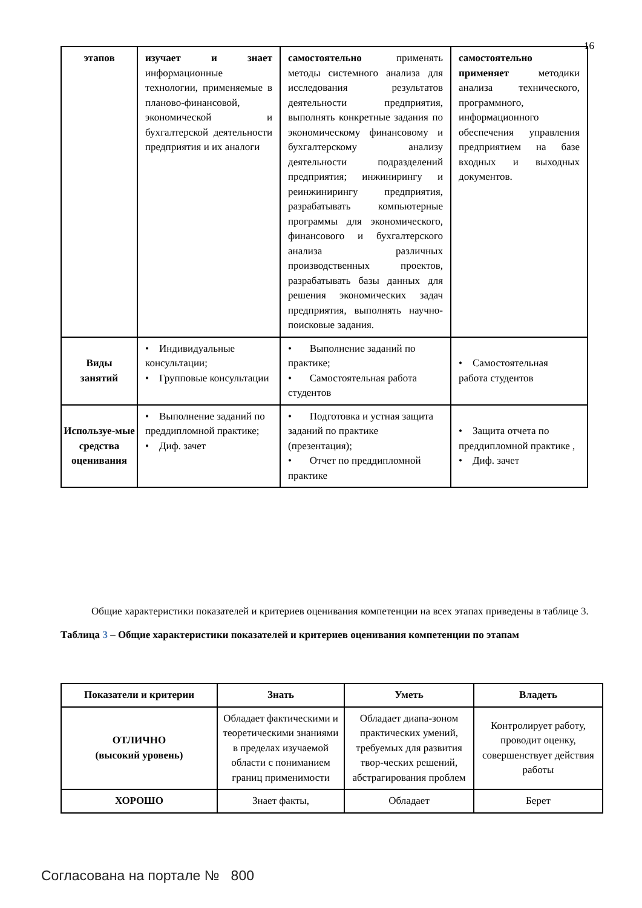16
| этапов | изучает и знает информационные технологии, применяемые в планово-финансовой, экономической и бухгалтерской деятельности предприятия и их аналоги | самостоятельно применять методы системного анализа для исследования результатов деятельности предприятия, выполнять конкретные задания по экономическому финансовому и бухгалтерскому анализу деятельности подразделений предприятия; инжинирингу и реинжинирингу предприятия, разрабатывать компьютерные программы для экономического, финансового и бухгалтерского анализа различных производственных проектов, разрабатывать базы данных для решения экономических задач предприятия, выполнять научно-поисковые задания. | самостоятельно применяет методики анализа технического, программного, информационного обеспечения управления предприятием на базе входных и выходных документов. |
| Виды занятий | • Индивидуальные консультации; • Групповые консультации | • Выполнение заданий по практике; • Самостоятельная работа студентов | • Самостоятельная работа студентов |
| Используе-мые средства оценивания | • Выполнение заданий по преддипломной практике; • Диф. зачет | • Подготовка и устная защита заданий по практике (презентация); • Отчет по преддипломной практике | • Защита отчета по преддипломной практике , • Диф. зачет |
Общие характеристики показателей и критериев оценивания компетенции на всех этапах приведены в таблице 3.
Таблица 3 – Общие характеристики показателей и критериев оценивания компетенции по этапам
| Показатели и критерии | Знать | Уметь | Владеть |
| --- | --- | --- | --- |
| ОТЛИЧНО (высокий уровень) | Обладает фактическими и теоретическими знаниями в пределах изучаемой области с пониманием границ применимости | Обладает диапа-зоном практических умений, требуемых для развития твор-ческих решений, абстрагирования проблем | Контролирует работу, проводит оценку, совершенствует действия работы |
| ХОРОШО | Знает факты, | Обладает | Берет |
Согласована на портале № 800